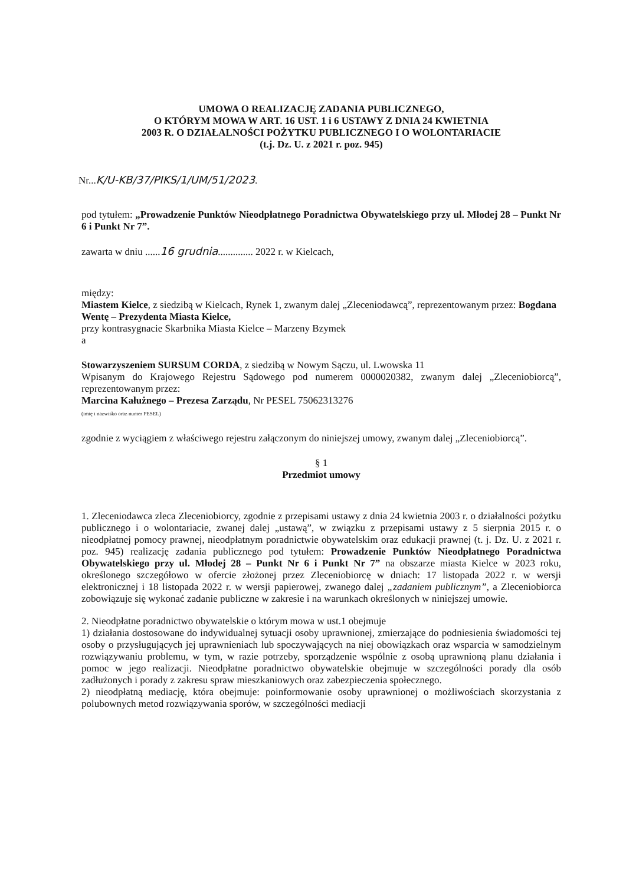UMOWA O REALIZACJĘ ZADANIA PUBLICZNEGO,
O KTÓRYM MOWA W ART. 16 UST. 1 i 6 USTAWY Z DNIA 24 KWIETNIA
2003 R. O DZIAŁALNOŚCI POŻYTKU PUBLICZNEGO I O WOLONTARIACIE
(t.j. Dz. U. z 2021 r. poz. 945)
Nr...K/U-KB/37/PIKS/1/UM/51/2023.
pod tytułem: „Prowadzenie Punktów Nieodpłatnego Poradnictwa Obywatelskiego przy ul. Młodej 28 – Punkt Nr 6 i Punkt Nr 7”.
zawarta w dniu ......16 grudnia.............. 2022 r. w Kielcach,
między:
Miastem Kielce, z siedzibą w Kielcach, Rynek 1, zwanym dalej „Zleceniodawcą”, reprezentowanym przez: Bogdana Wentę – Prezydenta Miasta Kielce,
przy kontrasygnacie Skarbnika Miasta Kielce – Marzeny Bzymek
a
Stowarzyszeniem SURSUM CORDA, z siedzibą w Nowym Sączu, ul. Lwowska 11
Wpisanym do Krajowego Rejestru Sądowego pod numerem 0000020382, zwanym dalej „Zleceniobiorcą”, reprezentowanym przez:
Marcina Kałużnego – Prezesa Zarządu, Nr PESEL 75062313276
(imię i nazwisko oraz numer PESEL)
zgodnie z wyciągiem z właściwego rejestru załączonym do niniejszej umowy, zwanym dalej „Zleceniobiorcą”.
§ 1
Przedmiot umowy
1. Zleceniodawca zleca Zleceniobiorcy, zgodnie z przepisami ustawy z dnia 24 kwietnia 2003 r. o działalności pożytku publicznego i o wolontariacie, zwanej dalej „ustawą”, w związku z przepisami ustawy z 5 sierpnia 2015 r. o nieodpłatnej pomocy prawnej, nieodpłatnym poradnictwie obywatelskim oraz edukacji prawnej (t. j. Dz. U. z 2021 r. poz. 945) realizację zadania publicznego pod tytułem: Prowadzenie Punktów Nieodpłatnego Poradnictwa Obywatelskiego przy ul. Młodej 28 – Punkt Nr 6 i Punkt Nr 7” na obszarze miasta Kielce w 2023 roku, określonego szczegółowo w ofercie złożonej przez Zleceniobiorcę w dniach: 17 listopada 2022 r. w wersji elektronicznej i 18 listopada 2022 r. w wersji papierowej, zwanego dalej „zadaniem publicznym”, a Zleceniobiorca zobowiązuje się wykonać zadanie publiczne w zakresie i na warunkach określonych w niniejszej umowie.
2. Nieodpłatne poradnictwo obywatelskie o którym mowa w ust.1 obejmuje
1) działania dostosowane do indywidualnej sytuacji osoby uprawnionej, zmierzające do podniesienia świadomości tej osoby o przysługujących jej uprawnieniach lub spoczywających na niej obowiązkach oraz wsparcia w samodzielnym rozwiązywaniu problemu, w tym, w razie potrzeby, sporządzenie wspólnie z osobą uprawnioną planu działania i pomoc w jego realizacji. Nieodpłatne poradnictwo obywatelskie obejmuje w szczególności porady dla osób zadłużonych i porady z zakresu spraw mieszkaniowych oraz zabezpieczenia społecznego.
2) nieodpłatną mediację, która obejmuje: poinformowanie osoby uprawnionej o możliwościach skorzystania z polubownych metod rozwiązywania sporów, w szczególności mediacji